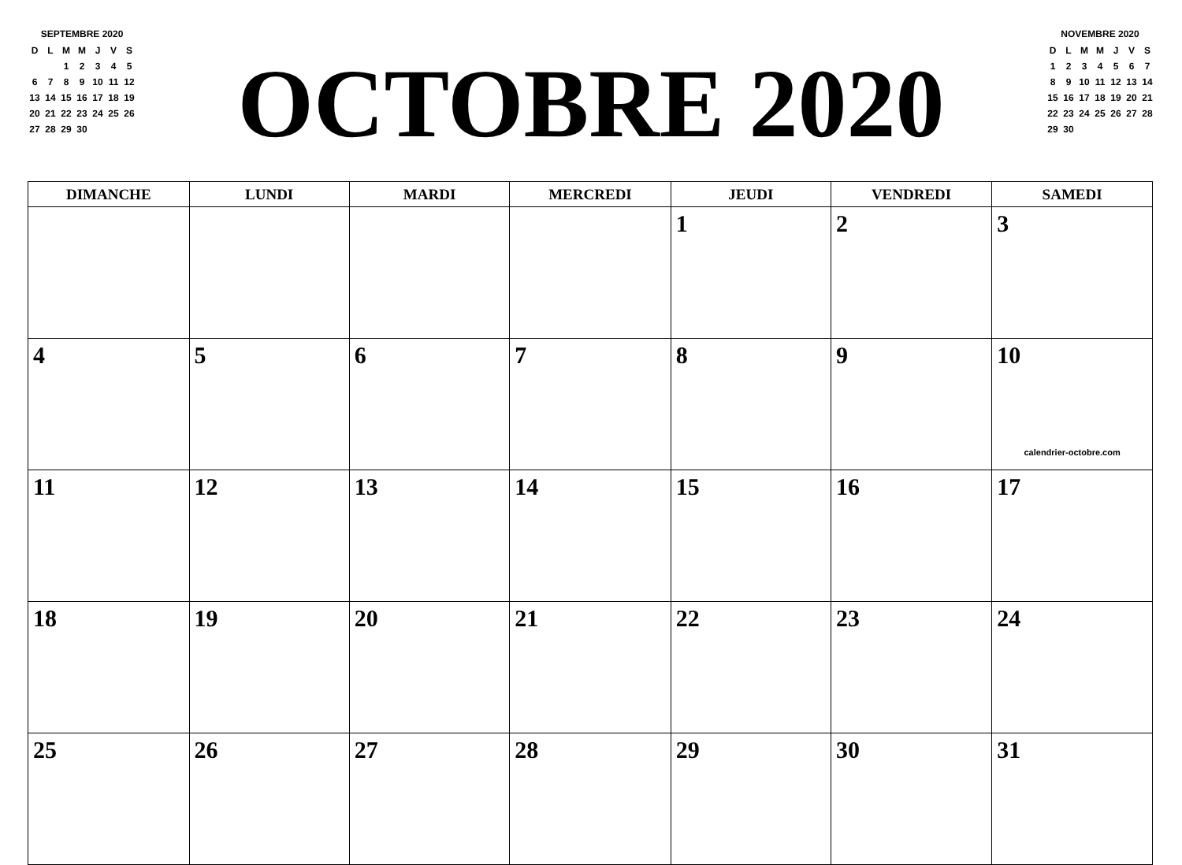SEPTEMBRE 2020
| D | L | M | M | J | V | S |
| | | 1 | 2 | 3 | 4 | 5 |
| 6 | 7 | 8 | 9 | 10 | 11 | 12 |
| 13 | 14 | 15 | 16 | 17 | 18 | 19 |
| 20 | 21 | 22 | 23 | 24 | 25 | 26 |
| 27 | 28 | 29 | 30 | | | |
OCTOBRE 2020
NOVEMBRE 2020
| D | L | M | M | J | V | S |
| 1 | 2 | 3 | 4 | 5 | 6 | 7 |
| 8 | 9 | 10 | 11 | 12 | 13 | 14 |
| 15 | 16 | 17 | 18 | 19 | 20 | 21 |
| 22 | 23 | 24 | 25 | 26 | 27 | 28 |
| 29 | 30 | | | | | |
| DIMANCHE | LUNDI | MARDI | MERCREDI | JEUDI | VENDREDI | SAMEDI |
| --- | --- | --- | --- | --- | --- | --- |
| | | | | 1 | 2 | 3 |
| 4 | 5 | 6 | 7 | 8 | 9 | 10 calendrier-octobre.com |
| 11 | 12 | 13 | 14 | 15 | 16 | 17 |
| 18 | 19 | 20 | 21 | 22 | 23 | 24 |
| 25 | 26 | 27 | 28 | 29 | 30 | 31 |